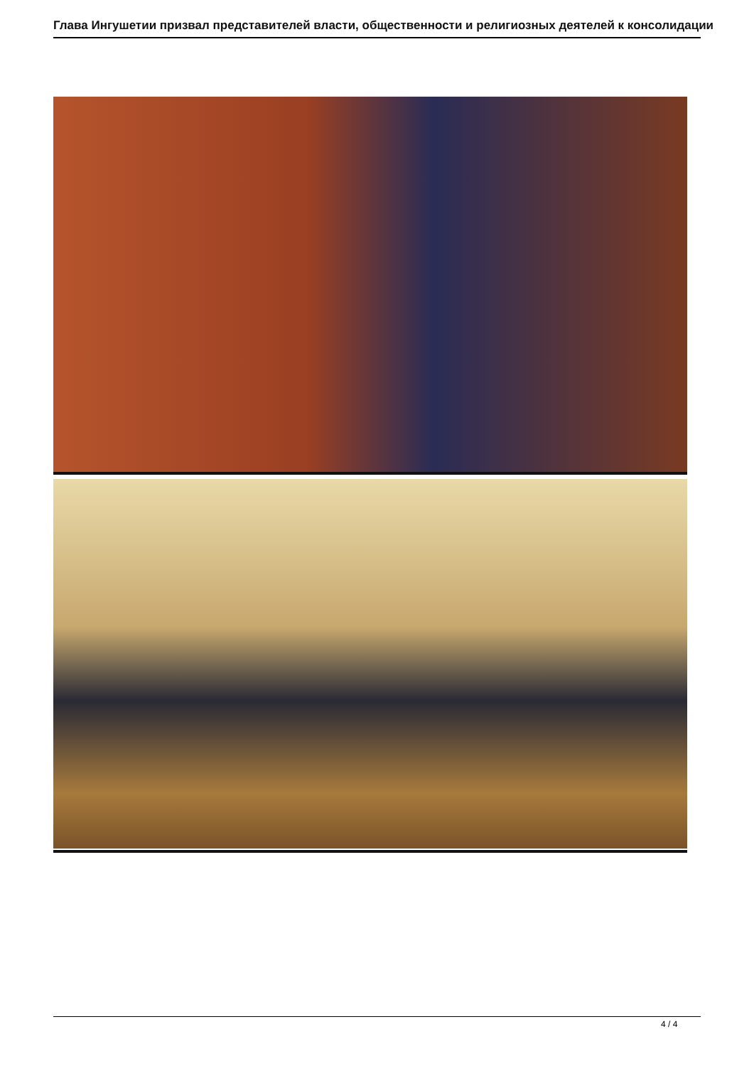Глава Ингушетии призвал представителей власти, общественности и религиозных деятелей к консолидации
4 / 4